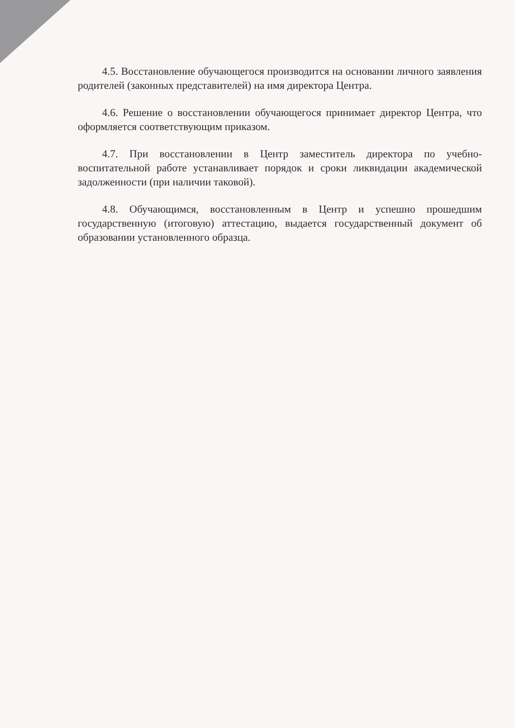4.5. Восстановление обучающегося производится на основании личного заявления родителей (законных представителей) на имя директора Центра.
4.6. Решение о восстановлении обучающегося принимает директор Центра, что оформляется соответствующим приказом.
4.7. При восстановлении в Центр заместитель директора по учебно-воспитательной работе устанавливает порядок и сроки ликвидации академической задолженности (при наличии таковой).
4.8. Обучающимся, восстановленным в Центр и успешно прошедшим государственную (итоговую) аттестацию, выдается государственный документ об образовании установленного образца.